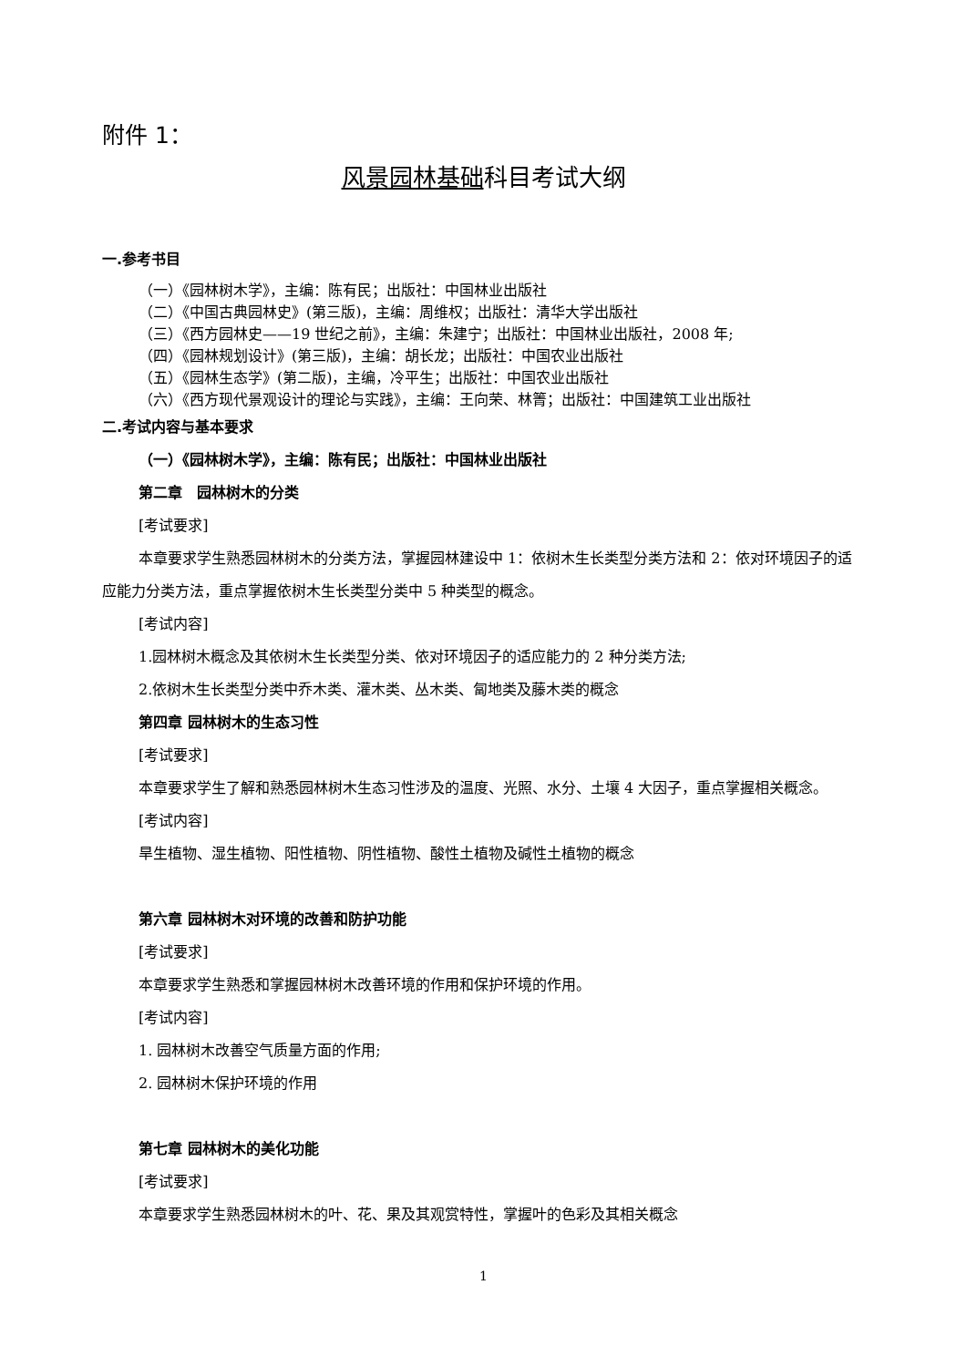附件 1：
风景园林基础科目考试大纲
一.参考书目
（一）《园林树木学》，主编：陈有民；出版社：中国林业出版社
（二）《中国古典园林史》(第三版)，主编：周维权；出版社：清华大学出版社
（三）《西方园林史——19 世纪之前》，主编：朱建宁；出版社：中国林业出版社，2008 年;
（四）《园林规划设计》(第三版)，主编：胡长龙；出版社：中国农业出版社
（五）《园林生态学》(第二版)，主编，冷平生；出版社：中国农业出版社
（六）《西方现代景观设计的理论与实践》，主编：王向荣、林箐；出版社：中国建筑工业出版社
二.考试内容与基本要求
（一）《园林树木学》，主编：陈有民；出版社：中国林业出版社
第二章　园林树木的分类
[考试要求]
本章要求学生熟悉园林树木的分类方法，掌握园林建设中 1：依树木生长类型分类方法和 2：依对环境因子的适应能力分类方法，重点掌握依树木生长类型分类中 5 种类型的概念。
[考试内容]
1.园林树木概念及其依树木生长类型分类、依对环境因子的适应能力的 2 种分类方法;
2.依树木生长类型分类中乔木类、灌木类、丛木类、匐地类及藤木类的概念
第四章 园林树木的生态习性
[考试要求]
本章要求学生了解和熟悉园林树木生态习性涉及的温度、光照、水分、土壤 4 大因子，重点掌握相关概念。
[考试内容]
旱生植物、湿生植物、阳性植物、阴性植物、酸性土植物及碱性土植物的概念
第六章 园林树木对环境的改善和防护功能
[考试要求]
本章要求学生熟悉和掌握园林树木改善环境的作用和保护环境的作用。
[考试内容]
1. 园林树木改善空气质量方面的作用;
2. 园林树木保护环境的作用
第七章 园林树木的美化功能
[考试要求]
本章要求学生熟悉园林树木的叶、花、果及其观赏特性，掌握叶的色彩及其相关概念
1